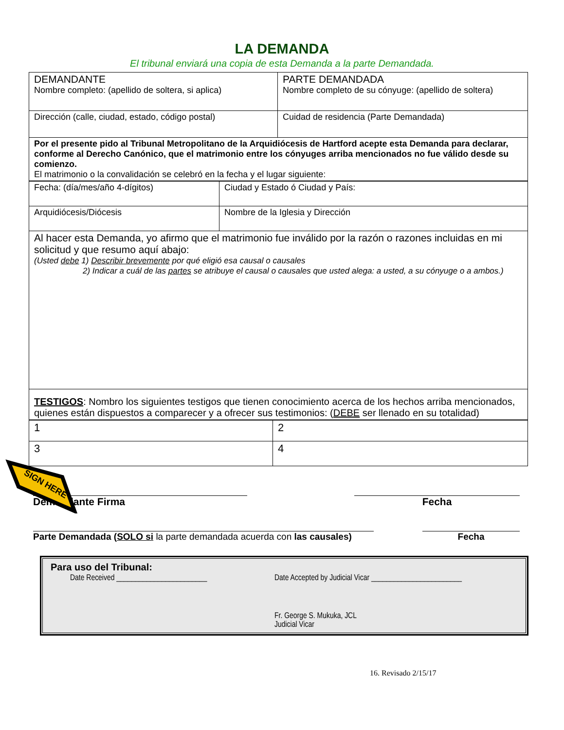LA DEMANDA
El tribunal enviará una copia de esta Demanda a la parte Demandada.
| DEMANDANTE Nombre completo: (apellido de soltera, si aplica) | PARTE DEMANDADA Nombre completo de su cónyuge: (apellido de soltera) |
| Dirección (calle, ciudad, estado, código postal) | Cuidad de residencia (Parte Demandada) |
| Por el presente pido al Tribunal Metropolitano de la Arquidiócesis de Hartford acepte esta Demanda para declarar, conforme al Derecho Canónico, que el matrimonio entre los cónyuges arriba mencionados no fue válido desde su comienzo. El matrimonio o la convalidación se celebró en la fecha y el lugar siguiente: | |
| Fecha: (día/mes/año 4-dígitos) | Ciudad y Estado ó Ciudad y País: |
| Arquidiócesis/Diócesis | Nombre de la Iglesia y Dirección |
| Al hacer esta Demanda, yo afirmo que el matrimonio fue inválido por la razón o razones incluidas en mi solicitud y que resumo aquí abajo: (Usted debe 1) Describir brevemente por qué eligió esa causal o causales 2) Indicar a cuál de las partes se atribuye el causal o causales que usted alega: a usted, a su cónyuge o a ambos.) | |
| TESTIGOS : Nombro los siguientes testigos que tienen conocimiento acerca de los hechos arriba mencionados, quienes están dispuestos a comparecer y a ofrecer sus testimonios: ( DEBE ser llenado en su totalidad) | |
| 1 | 2 |
| 3 | 4 |
SIGN HERE
Demandante Firma Fecha
Parte Demandada (SOLO si la parte demandada acuerda con las causales)
Fecha
Para uso del Tribunal:
Date Received ________________________ Date Accepted by Judicial Vicar ________________________
Fr. George S. Mukuka, JCL
Judicial Vicar
16. Revisado 2/15/17